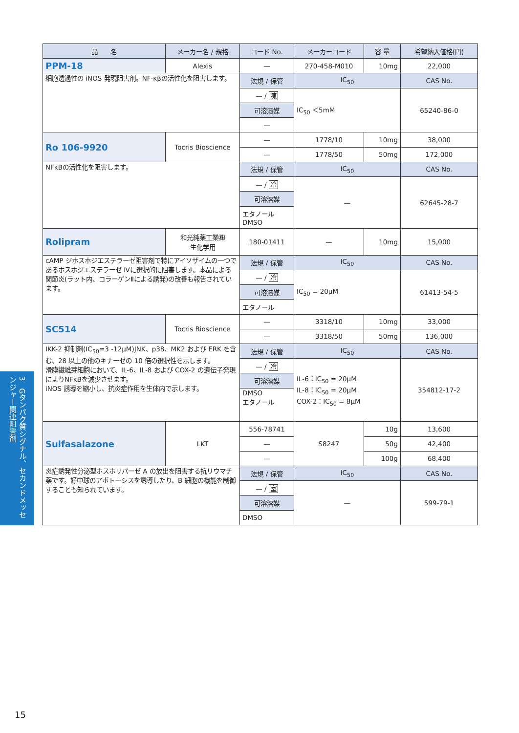| 品 名 | メーカー名 / 規格 | コード No. | メーカーコード | 容 量 | 希望納入価格(円) |
| --- | --- | --- | --- | --- | --- |
| PPM-18 | Alexis | — | 270-458-M010 | 10mg | 22,000 |
| 細胞透過性の iNOS 発現阻害剤。NF-κβの活性化を阻害します。 | | 法規 / 保管 | IC<sub>50</sub> | | CAS No. |
| | | — / 凍 | IC<sub>50</sub> ＜5mM | | 65240-86-0 |
| | | 可溶溶媒 | | | |
| | | — | | | |
| Ro 106-9920 | Tocris Bioscience | — | 1778/10 | 10mg | 38,000 |
| | | — | 1778/50 | 50mg | 172,000 |
| NFκBの活性化を阻害します。 | | 法規 / 保管 | IC<sub>50</sub> | | CAS No. |
| | | — / 冷 | — | | 62645-28-7 |
| | | 可溶溶媒 | | | |
| | | エタノール DMSO | | | |
| Rolipram | 和光純薬工業㈱ 生化学用 | 180-01411 | — | 10mg | 15,000 |
| cAMP ジホスホジエステラーゼ阻害剤で特にアイソザイムの一つであるホスホジエステラーゼ Ⅳに選択的に阻害します。本品による関節炎(ラット内、コラーゲンⅡによる誘発)の改善も報告されています。 | | 法規 / 保管 | IC<sub>50</sub> | | CAS No. |
| | | — / 冷 | IC<sub>50</sub> = 20μM | | 61413-54-5 |
| | | 可溶溶媒 | | | |
| | | エタノール | | | |
| SC514 | Tocris Bioscience | — | 3318/10 | 10mg | 33,000 |
| | | — | 3318/50 | 50mg | 136,000 |
| IKK-2 抑制剤(IC<sub>50</sub>=3 -12μM)JNK、p38、MK2 および ERK を含む、28 以上の他のキナーゼの 10 倍の選択性を示します。 滑膜繊維芽細胞において、IL-6、IL-8 および COX-2 の遺伝子発現によりNFκBを減少させます。 iNOS 誘導を縮小し、抗炎症作用を生体内で示します。 | | 法規 / 保管 | IC<sub>50</sub> | | CAS No. |
| | | — / 冷 | IL-6：IC<sub>50</sub> = 20μM IL-8：IC<sub>50</sub> = 20μM COX-2：IC<sub>50</sub> = 8μM | | 354812-17-2 |
| | | 可溶溶媒 | | | |
| | | DMSO エタノール | | | |
| Sulfasalazone | LKT | 556-78741 | S8247 | 10g | 13,600 |
| | | — | | 50g | 42,400 |
| | | — | | 100g | 68,400 |
| 炎症誘発性分泌型ホスホリパーゼ A の放出を阻害する抗リウマチ薬です。好中球のアポトーシスを誘導したり、B 細胞の機能を制御することも知られています。 | | 法規 / 保管 | IC<sub>50</sub> | | CAS No. |
| | | — / 室 | — | | 599-79-1 |
| | | 可溶溶媒 | | | |
| | | DMSO | | | |
3　Gタンパク質シグナル、セカンドメッセンジャー関連阻害剤
15